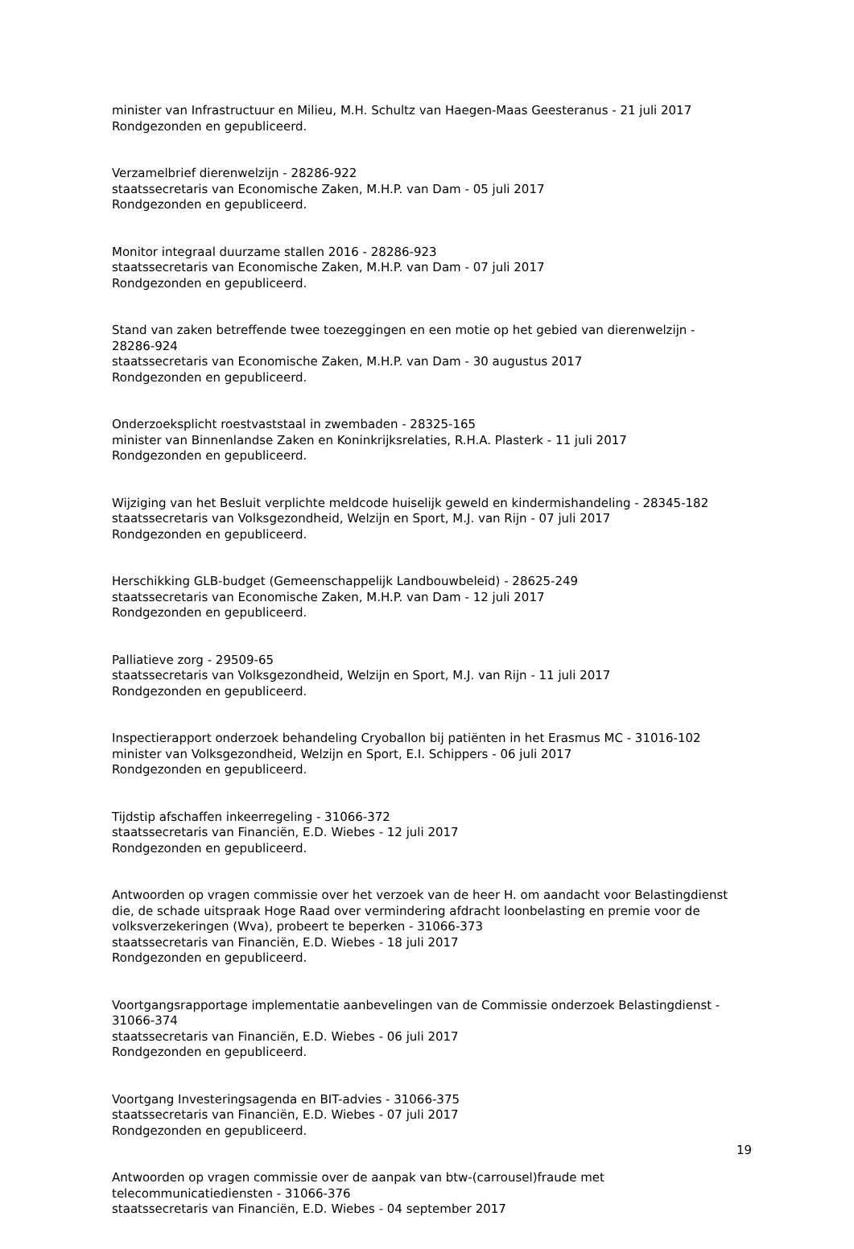minister van Infrastructuur en Milieu, M.H. Schultz van Haegen-Maas Geesteranus - 21 juli 2017
Rondgezonden en gepubliceerd.
Verzamelbrief dierenwelzijn - 28286-922
staatssecretaris van Economische Zaken, M.H.P. van Dam - 05 juli 2017
Rondgezonden en gepubliceerd.
Monitor integraal duurzame stallen 2016 - 28286-923
staatssecretaris van Economische Zaken, M.H.P. van Dam - 07 juli 2017
Rondgezonden en gepubliceerd.
Stand van zaken betreffende twee toezeggingen en een motie op het gebied van dierenwelzijn - 28286-924
staatssecretaris van Economische Zaken, M.H.P. van Dam - 30 augustus 2017
Rondgezonden en gepubliceerd.
Onderzoeksplicht roestvaststaal in zwembaden - 28325-165
minister van Binnenlandse Zaken en Koninkrijksrelaties, R.H.A. Plasterk - 11 juli 2017
Rondgezonden en gepubliceerd.
Wijziging van het Besluit verplichte meldcode huiselijk geweld en kindermishandeling - 28345-182
staatssecretaris van Volksgezondheid, Welzijn en Sport, M.J. van Rijn - 07 juli 2017
Rondgezonden en gepubliceerd.
Herschikking GLB-budget (Gemeenschappelijk Landbouwbeleid) - 28625-249
staatssecretaris van Economische Zaken, M.H.P. van Dam - 12 juli 2017
Rondgezonden en gepubliceerd.
Palliatieve zorg - 29509-65
staatssecretaris van Volksgezondheid, Welzijn en Sport, M.J. van Rijn - 11 juli 2017
Rondgezonden en gepubliceerd.
Inspectierapport onderzoek behandeling Cryoballon bij patiënten in het Erasmus MC - 31016-102
minister van Volksgezondheid, Welzijn en Sport, E.I. Schippers - 06 juli 2017
Rondgezonden en gepubliceerd.
Tijdstip afschaffen inkeerregeling - 31066-372
staatssecretaris van Financiën, E.D. Wiebes - 12 juli 2017
Rondgezonden en gepubliceerd.
Antwoorden op vragen commissie over het verzoek van de heer H. om aandacht voor Belastingdienst die, de schade uitspraak Hoge Raad over vermindering afdracht loonbelasting en premie voor de volksverzekeringen (Wva), probeert te beperken - 31066-373
staatssecretaris van Financiën, E.D. Wiebes - 18 juli 2017
Rondgezonden en gepubliceerd.
Voortgangsrapportage implementatie aanbevelingen van de Commissie onderzoek Belastingdienst - 31066-374
staatssecretaris van Financiën, E.D. Wiebes - 06 juli 2017
Rondgezonden en gepubliceerd.
Voortgang Investeringsagenda en BIT-advies - 31066-375
staatssecretaris van Financiën, E.D. Wiebes - 07 juli 2017
Rondgezonden en gepubliceerd.
Antwoorden op vragen commissie over de aanpak van btw-(carrousel)fraude met telecommunicatiediensten - 31066-376
staatssecretaris van Financiën, E.D. Wiebes - 04 september 2017
19